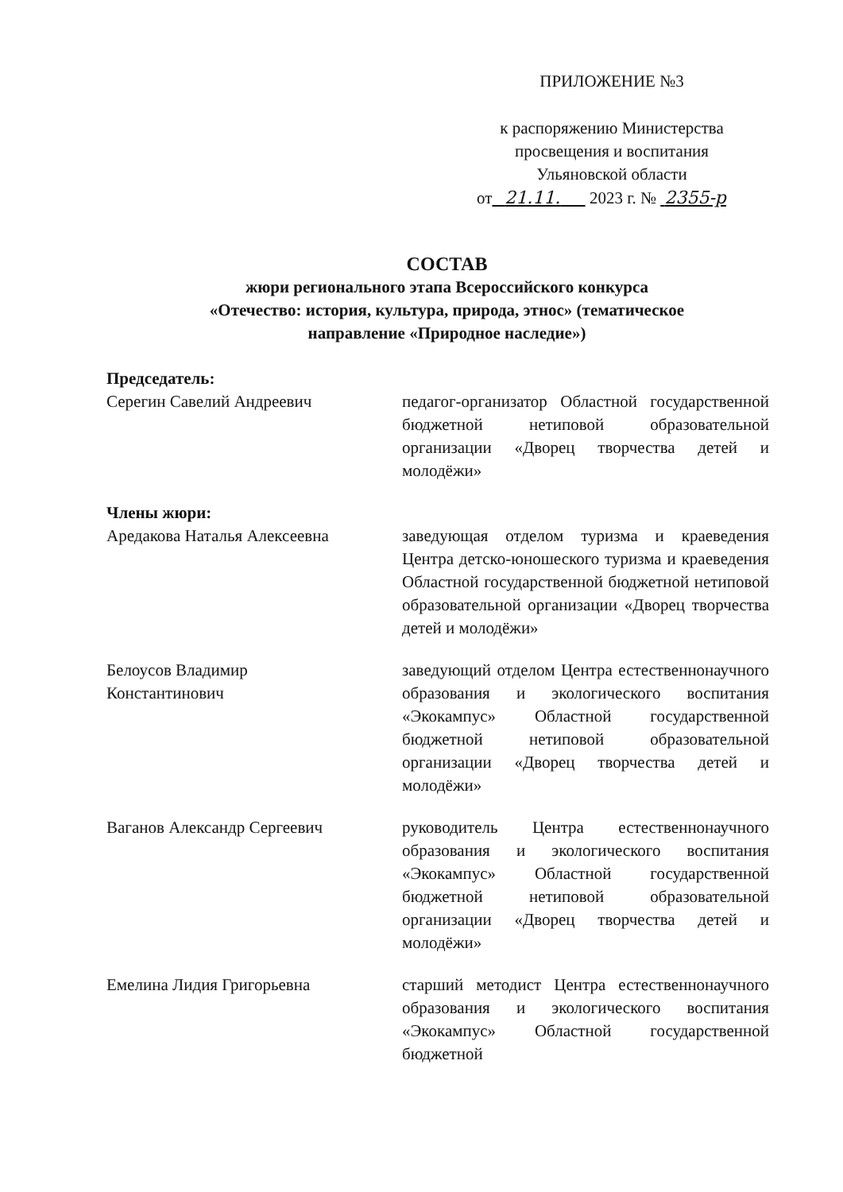ПРИЛОЖЕНИЕ №3
к распоряжению Министерства
просвещения и воспитания
Ульяновской области
от 21.11. 2023 г. № 2355-р
СОСТАВ
жюри регионального этапа Всероссийского конкурса
«Отечество: история, культура, природа, этнос» (тематическое
направление «Природное наследие»)
Председатель:
Серегин Савелий Андреевич педагог-организатор Областной государственной бюджетной нетиповой образовательной организации «Дворец творчества детей и молодёжи»
Члены жюри:
Аредакова Наталья Алексеевна заведующая отделом туризма и краеведения Центра детско-юношеского туризма и краеведения Областной государственной бюджетной нетиповой образовательной организации «Дворец творчества детей и молодёжи»
Белоусов Владимир
Константинович
заведующий отделом Центра естественнонаучного образования и экологического воспитания «Экокампус» Областной государственной бюджетной нетиповой образовательной организации «Дворец творчества детей и молодёжи»
Ваганов Александр Сергеевич руководитель Центра естественнонаучного образования и экологического воспитания «Экокампус» Областной государственной бюджетной нетиповой образовательной организации «Дворец творчества детей и молодёжи»
Емелина Лидия Григорьевна старший методист Центра естественнонаучного образования и экологического воспитания «Экокампус» Областной государственной бюджетной